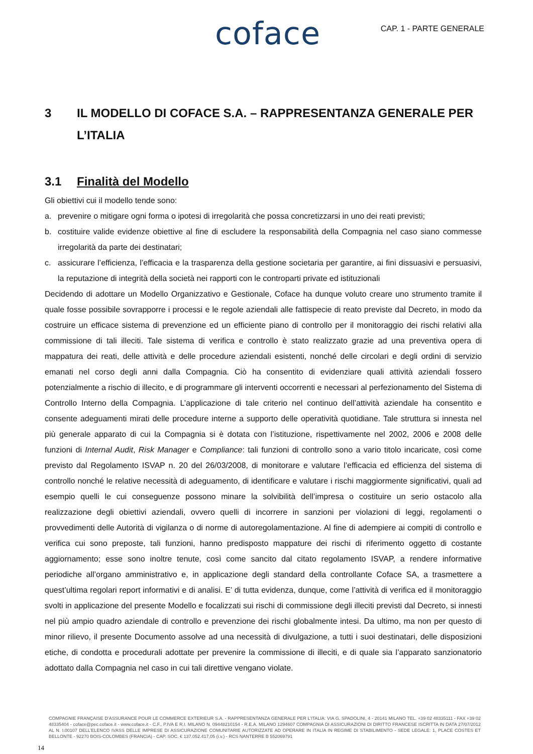coface
CAP. 1 - PARTE GENERALE
3 IL MODELLO DI COFACE S.A. – RAPPRESENTANZA GENERALE PER L’ITALIA
3.1 Finalità del Modello
Gli obiettivi cui il modello tende sono:
a. prevenire o mitigare ogni forma o ipotesi di irregolarità che possa concretizzarsi in uno dei reati previsti;
b. costituire valide evidenze obiettive al fine di escludere la responsabilità della Compagnia nel caso siano commesse irregolarità da parte dei destinatari;
c. assicurare l’efficienza, l’efficacia e la trasparenza della gestione societaria per garantire, ai fini dissuasivi e persuasivi, la reputazione di integrità della società nei rapporti con le controparti private ed istituzionali
Decidendo di adottare un Modello Organizzativo e Gestionale, Coface ha dunque voluto creare uno strumento tramite il quale fosse possibile sovrapporre i processi e le regole aziendali alle fattispecie di reato previste dal Decreto, in modo da costruire un efficace sistema di prevenzione ed un efficiente piano di controllo per il monitoraggio dei rischi relativi alla commissione di tali illeciti. Tale sistema di verifica e controllo è stato realizzato grazie ad una preventiva opera di mappatura dei reati, delle attività e delle procedure aziendali esistenti, nonché delle circolari e degli ordini di servizio emanati nel corso degli anni dalla Compagnia. Ciò ha consentito di evidenziare quali attività aziendali fossero potenzialmente a rischio di illecito, e di programmare gli interventi occorrenti e necessari al perfezionamento del Sistema di Controllo Interno della Compagnia. L’applicazione di tale criterio nel continuo dell’attività aziendale ha consentito e consente adeguamenti mirati delle procedure interne a supporto delle operatività quotidiane. Tale struttura si innesta nel più generale apparato di cui la Compagnia si è dotata con l’istituzione, rispettivamente nel 2002, 2006 e 2008 delle funzioni di Internal Audit, Risk Manager e Compliance: tali funzioni di controllo sono a vario titolo incaricate, così come previsto dal Regolamento ISVAP n. 20 del 26/03/2008, di monitorare e valutare l’efficacia ed efficienza del sistema di controllo nonché le relative necessità di adeguamento, di identificare e valutare i rischi maggiormente significativi, quali ad esempio quelli le cui conseguenze possono minare la solvibilità dell’impresa o costituire un serio ostacolo alla realizzazione degli obiettivi aziendali, ovvero quelli di incorrere in sanzioni per violazioni di leggi, regolamenti o provvedimenti delle Autorità di vigilanza o di norme di autoregolamentazione. Al fine di adempiere ai compiti di controllo e verifica cui sono preposte, tali funzioni, hanno predisposto mappature dei rischi di riferimento oggetto di costante aggiornamento; esse sono inoltre tenute, così come sancito dal citato regolamento ISVAP, a rendere informative periodiche all’organo amministrativo e, in applicazione degli standard della controllante Coface SA, a trasmettere a quest’ultima regolari report informativi e di analisi. E’ di tutta evidenza, dunque, come l’attività di verifica ed il monitoraggio svolti in applicazione del presente Modello e focalizzati sui rischi di commissione degli illeciti previsti dal Decreto, si innesti nel più ampio quadro aziendale di controllo e prevenzione dei rischi globalmente intesi. Da ultimo, ma non per questo di minor rilievo, il presente Documento assolve ad una necessità di divulgazione, a tutti i suoi destinatari, delle disposizioni etiche, di condotta e procedurali adottate per prevenire la commissione di illeciti, e di quale sia l’apparato sanzionatorio adottato dalla Compagnia nel caso in cui tali direttive vengano violate.
COMPAGNIE FRANÇAISE D’ASSURANCE POUR LE COMMERCE EXTERIEUR S.A. - RAPPRESENTANZA GENERALE PER L’ITALIA: VIA G. SPADOLINI, 4 - 20141 MILANO TEL. +39 02 48335111 - FAX +39 02 48335404 - coface@pec.coface.it - www.coface.it - C.F., P.IVA E R.I. MILANO N. 09448210154 - R.E.A. MILANO 1294607 COMPAGNIA DI ASSICURAZIONI DI DIRITTO FRANCESE ISCRITTA IN DATA 27/07/2012 AL N. I.00107 DELL’ELENCO IVASS DELLE IMPRESE DI ASSICURAZIONE COMUNITARIE AUTORIZZATE AD OPERARE IN ITALIA IN REGIME DI STABILIMENTO - SEDE LEGALE: 1, PLACE COSTES ET BELLONTE - 92270 BOIS-COLOMBES (FRANCIA) - CAP. SOC. € 137.052.417,05 (i.v.) - RCS NANTERRE B 552069791
14